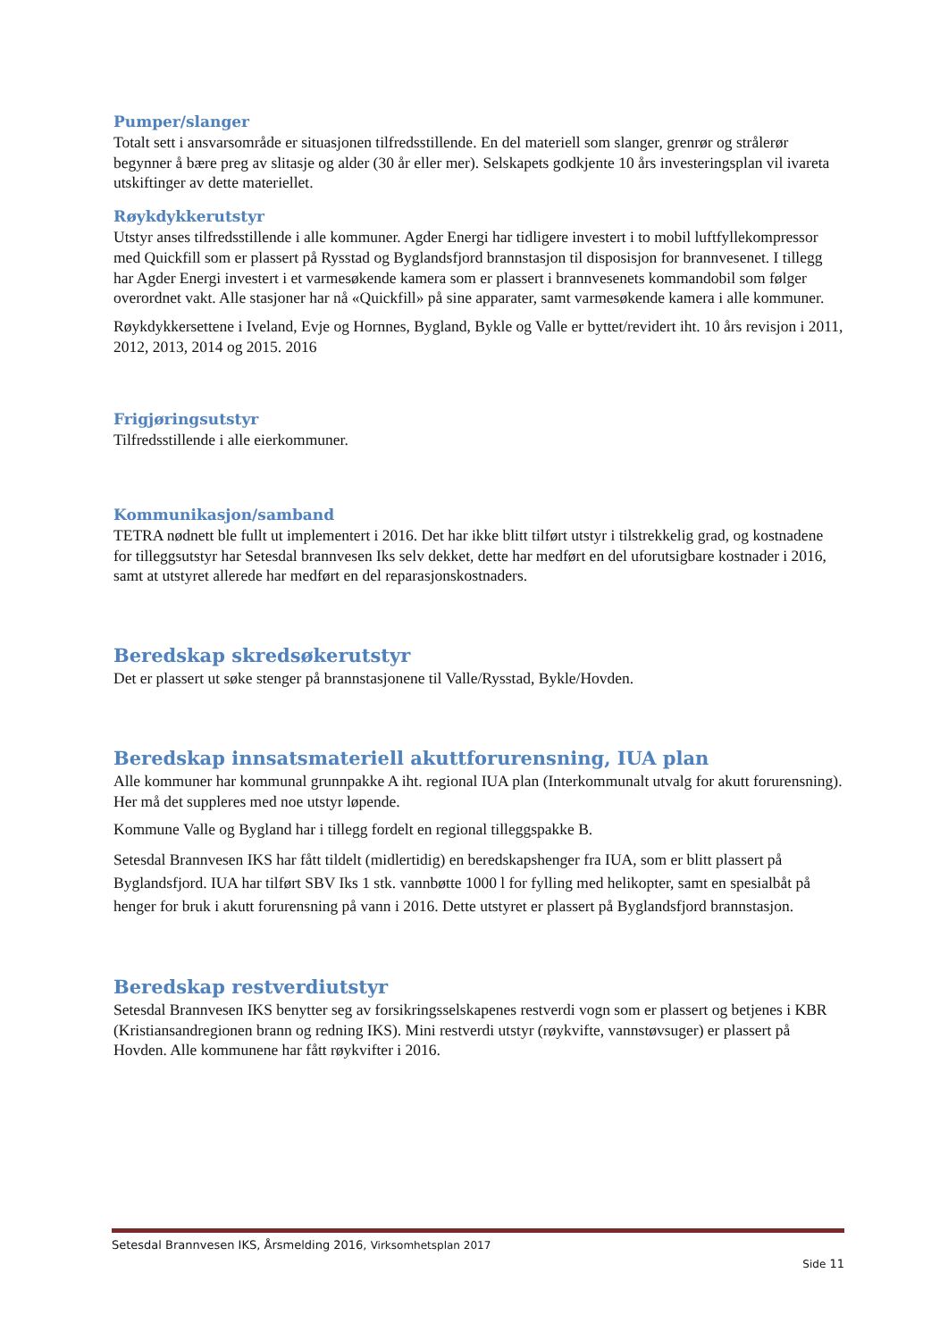Pumper/slanger
Totalt sett i ansvarsområde er situasjonen tilfredsstillende. En del materiell som slanger, grenrør og strålerør begynner å bære preg av slitasje og alder (30 år eller mer). Selskapets godkjente 10 års investeringsplan vil ivareta utskiftinger av dette materiellet.
Røykdykkerutstyr
Utstyr anses tilfredsstillende i alle kommuner. Agder Energi har tidligere investert i to mobil luftfyllekompressor med Quickfill som er plassert på Rysstad og Byglandsfjord brannstasjon til disposisjon for brannvesenet. I tillegg har Agder Energi investert i et varmesøkende kamera som er plassert i brannvesenets kommandobil som følger overordnet vakt. Alle stasjoner har nå «Quickfill» på sine apparater, samt varmesøkende kamera i alle kommuner.
Røykdykkersettene i Iveland, Evje og Hornnes, Bygland, Bykle og Valle er byttet/revidert iht. 10 års revisjon i 2011, 2012, 2013, 2014 og 2015. 2016
Frigjøringsutstyr
Tilfredsstillende i alle eierkommuner.
Kommunikasjon/samband
TETRA nødnett ble fullt ut implementert i 2016. Det har ikke blitt tilført utstyr i tilstrekkelig grad, og kostnadene for tilleggsutstyr har Setesdal brannvesen Iks selv dekket, dette har medført en del uforutsigbare kostnader i 2016, samt at utstyret allerede har medført en del reparasjonskostnaders.
Beredskap skredsøkerutstyr
Det er plassert ut søke stenger på brannstasjonene til Valle/Rysstad, Bykle/Hovden.
Beredskap innsatsmateriell akuttforurensning, IUA plan
Alle kommuner har kommunal grunnpakke A iht. regional IUA plan (Interkommunalt utvalg for akutt forurensning). Her må det suppleres med noe utstyr løpende.
Kommune Valle og Bygland har i tillegg fordelt en regional tilleggspakke B.
Setesdal Brannvesen IKS har fått tildelt (midlertidig) en beredskapshenger fra IUA, som er blitt plassert på Byglandsfjord. IUA har tilført SBV Iks 1 stk. vannbøtte 1000 l for fylling med helikopter, samt en spesialbåt på henger for bruk i akutt forurensning på vann i 2016. Dette utstyret er plassert på Byglandsfjord brannstasjon.
Beredskap restverdiutstyr
Setesdal Brannvesen IKS benytter seg av forsikringsselskapenes restverdi vogn som er plassert og betjenes i KBR (Kristiansandregionen brann og redning IKS). Mini restverdi utstyr (røykvifte, vannstøvsuger) er plassert på Hovden. Alle kommunene har fått røykvifter i 2016.
Setesdal Brannvesen IKS, Årsmelding 2016, Virksomhetsplan 2017
Side 11